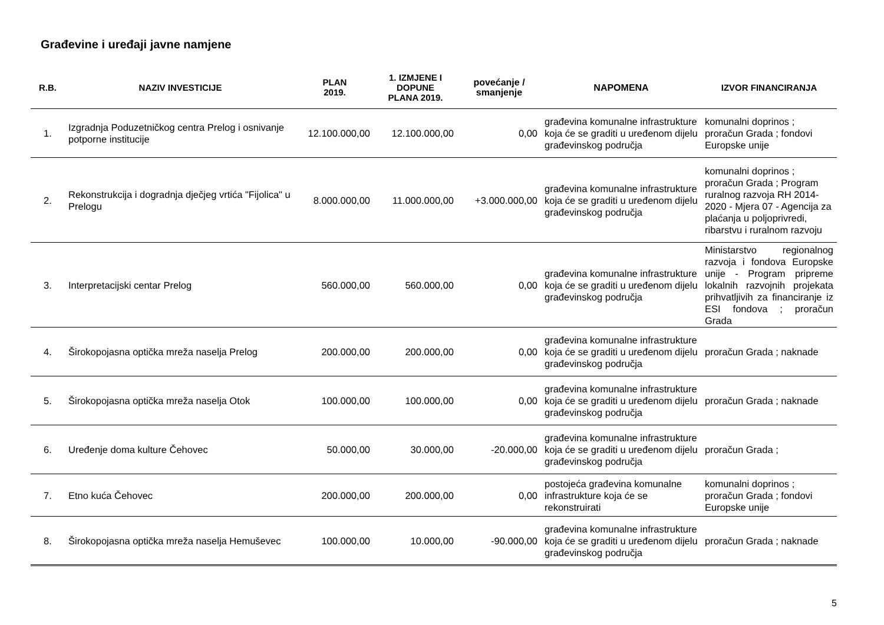Građevine i uređaji javne namjene
| R.B. | NAZIV INVESTICIJE | PLAN 2019. | 1. IZMJENE I DOPUNE PLANA 2019. | povećanje / smanjenje | NAPOMENA | IZVOR FINANCIRANJA |
| --- | --- | --- | --- | --- | --- | --- |
| 1. | Izgradnja Poduzetničkog centra Prelog i osnivanje potporne institucije | 12.100.000,00 | 12.100.000,00 | 0,00 | građevina komunalne infrastrukture koja će se graditi u uređenom dijelu građevinskog područja | komunalni doprinos ; proračun Grada ; fondovi Europske unije |
| 2. | Rekonstrukcija i dogradnja dječjeg vrtića "Fijolica" u Prelogu | 8.000.000,00 | 11.000.000,00 | +3.000.000,00 | građevina komunalne infrastrukture koja će se graditi u uređenom dijelu građevinskog područja | komunalni doprinos ; proračun Grada ; Program ruralnog razvoja RH 2014-2020 - Mjera 07 - Agencija za plaćanja u poljoprivredi, ribarstvu i ruralnom razvoju |
| 3. | Interpretacijski centar Prelog | 560.000,00 | 560.000,00 | 0,00 | građevina komunalne infrastrukture koja će se graditi u uređenom dijelu građevinskog područja | Ministarstvo regionalnog razvoja i fondova Europske unije - Program pripreme lokalnih razvojnih projekata prihvatljivih za financiranje iz ESI fondova ; proračun Grada |
| 4. | Širokopojasna optička mreža naselja Prelog | 200.000,00 | 200.000,00 | 0,00 | građevina komunalne infrastrukture koja će se graditi u uređenom dijelu građevinskog područja | proračun Grada ; naknade |
| 5. | Širokopojasna optička mreža naselja Otok | 100.000,00 | 100.000,00 | 0,00 | građevina komunalne infrastrukture koja će se graditi u uređenom dijelu građevinskog područja | proračun Grada ; naknade |
| 6. | Uređenje doma kulture Čehovec | 50.000,00 | 30.000,00 | -20.000,00 | građevina komunalne infrastrukture koja će se graditi u uređenom dijelu građevinskog područja | proračun Grada ; |
| 7. | Etno kuća Čehovec | 200.000,00 | 200.000,00 | 0,00 | postojeća građevina komunalne infrastrukture koja će se rekonstruirati | komunalni doprinos ; proračun Grada ; fondovi Europske unije |
| 8. | Širokopojasna optička mreža naselja Hemuševec | 100.000,00 | 10.000,00 | -90.000,00 | građevina komunalne infrastrukture koja će se graditi u uređenom dijelu građevinskog područja | proračun Grada ; naknade |
5